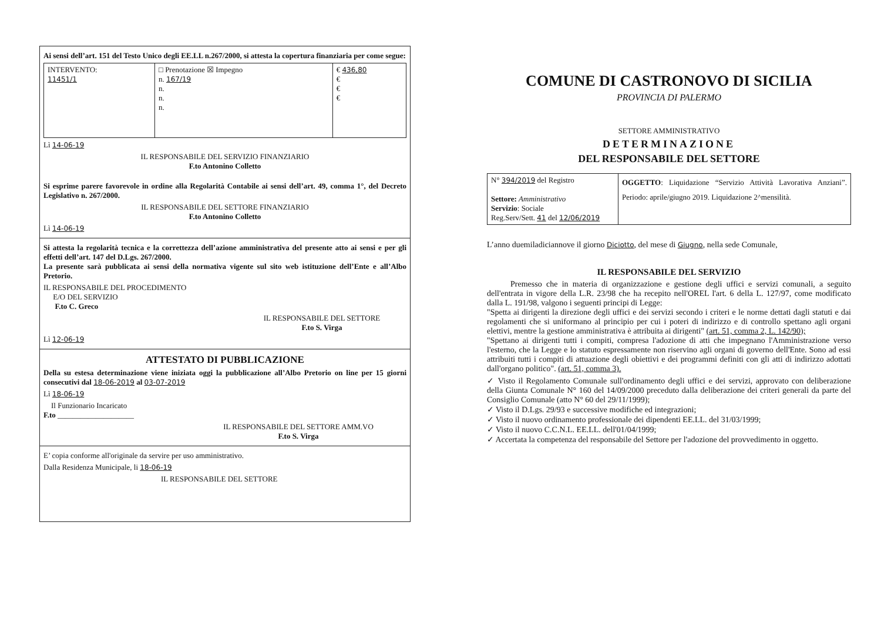Ai sensi dell’art. 151 del Testo Unico degli EE.LL n.267/2000, si attesta la copertura finanziaria per come segue:
| INTERVENTO: 11451/1 | □ Prenotazione ☒ Impegno n. 167/19 n. n. n. | € 436,80 € € € |
Lì 14-06-19
IL RESPONSABILE DEL SERVIZIO FINANZIARIO
F.to Antonino Colletto
Si esprime parere favorevole in ordine alla Regolarità Contabile ai sensi dell’art. 49, comma 1°, del Decreto Legislativo n. 267/2000.
IL RESPONSABILE DEL SETTORE FINANZIARIO
F.to Antonino Colletto
Lì 14-06-19
Si attesta la regolarità tecnica e la correttezza dell’azione amministrativa del presente atto ai sensi e per gli effetti dell’art. 147 del D.Lgs. 267/2000.
La presente sarà pubblicata ai sensi della normativa vigente sul sito web istituzione dell’Ente e all’Albo Pretorio.
IL RESPONSABILE DEL PROCEDIMENTO
E/O DEL SERVIZIO
F.to C. Greco
IL RESPONSABILE DEL SETTORE
F.to S. Virga
Lì 12-06-19
ATTESTATO DI PUBBLICAZIONE
Della su estesa determinazione viene iniziata oggi la pubblicazione all’Albo Pretorio on line per 15 giorni consecutivi dal 18-06-2019 al 03-07-2019
Lì 18-06-19
Il Funzionario Incaricato
F.to ____________________
IL RESPONSABILE DEL SETTORE AMM.VO
F.to S. Virga
E’ copia conforme all'originale da servire per uso amministrativo.
Dalla Residenza Municipale, li 18-06-19
IL RESPONSABILE DEL SETTORE
COMUNE DI CASTRONOVO DI SICILIA
PROVINCIA DI PALERMO
SETTORE AMMINISTRATIVO
DETERMINAZIONE
DEL RESPONSABILE DEL SETTORE
| N° 394/2019 del Registro Settore: Amministrativo Servizio : Sociale Reg.Serv/Sett. 41 del 12/06/2019 | OGGETTO : Liquidazione “Servizio Attività Lavorativa Anziani”. Periodo: aprile/giugno 2019. Liquidazione 2^mensilità. |
L’anno duemiladiciannove il giorno Diciotto, del mese di Giugno, nella sede Comunale,
IL RESPONSABILE DEL SERVIZIO
Premesso che in materia di organizzazione e gestione degli uffici e servizi comunali, a seguito dell'entrata in vigore della L.R. 23/98 che ha recepito nell'OREL l'art. 6 della L. 127/97, come modificato dalla L. 191/98, valgono i seguenti principi di Legge:
"Spetta ai dirigenti la direzione degli uffici e dei servizi secondo i criteri e le norme dettati dagli statuti e dai regolamenti che si uniformano al principio per cui i poteri di indirizzo e di controllo spettano agli organi elettivi, mentre la gestione amministrativa è attribuita ai dirigenti" (art. 51, comma 2, L. 142/90);
"Spettano ai dirigenti tutti i compiti, compresa l'adozione di atti che impegnano l'Amministrazione verso l'esterno, che la Legge e lo statuto espressamente non riservino agli organi di governo dell'Ente. Sono ad essi attribuiti tutti i compiti di attuazione degli obiettivi e dei programmi definiti con gli atti di indirizzo adottati dall'organo politico". (art. 51, comma 3).
✓ Visto il Regolamento Comunale sull'ordinamento degli uffici e dei servizi, approvato con deliberazione della Giunta Comunale N° 160 del 14/09/2000 preceduto dalla deliberazione dei criteri generali da parte del Consiglio Comunale (atto N° 60 del 29/11/1999);
✓ Visto il D.Lgs. 29/93 e successive modifiche ed integrazioni;
✓ Visto il nuovo ordinamento professionale dei dipendenti EE.LL. del 31/03/1999;
✓ Visto il nuovo C.C.N.L. EE.LL. dell'01/04/1999;
✓ Accertata la competenza del responsabile del Settore per l'adozione del provvedimento in oggetto.